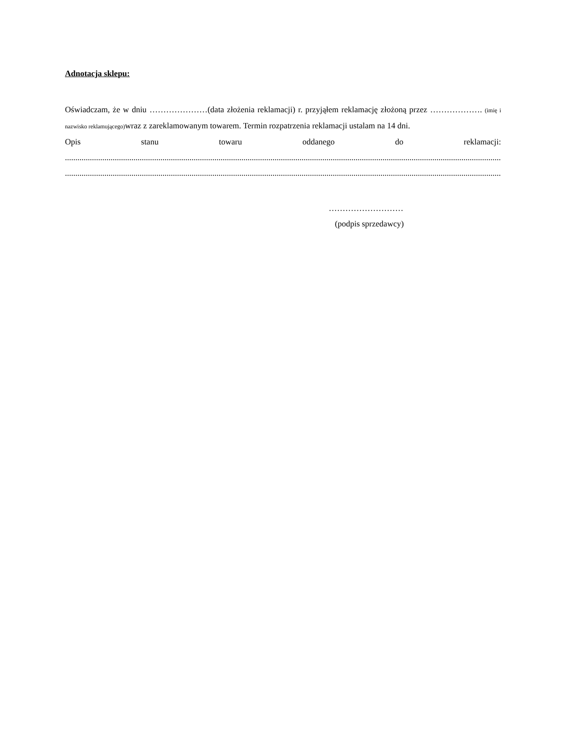Adnotacja sklepu:
Oświadczam, że w dniu …………………(data złożenia reklamacji) r. przyjąłem reklamację złożoną przez ………………. (imię i nazwisko reklamującego) wraz z zareklamowanym towarem. Termin rozpatrzenia reklamacji ustalam na 14 dni.
Opis stanu towaru oddanego do reklamacji:
....................................................................................................................................................................................................................................................
....................................................................................................................................................................................................................................................
………………………
(podpis sprzedawcy)